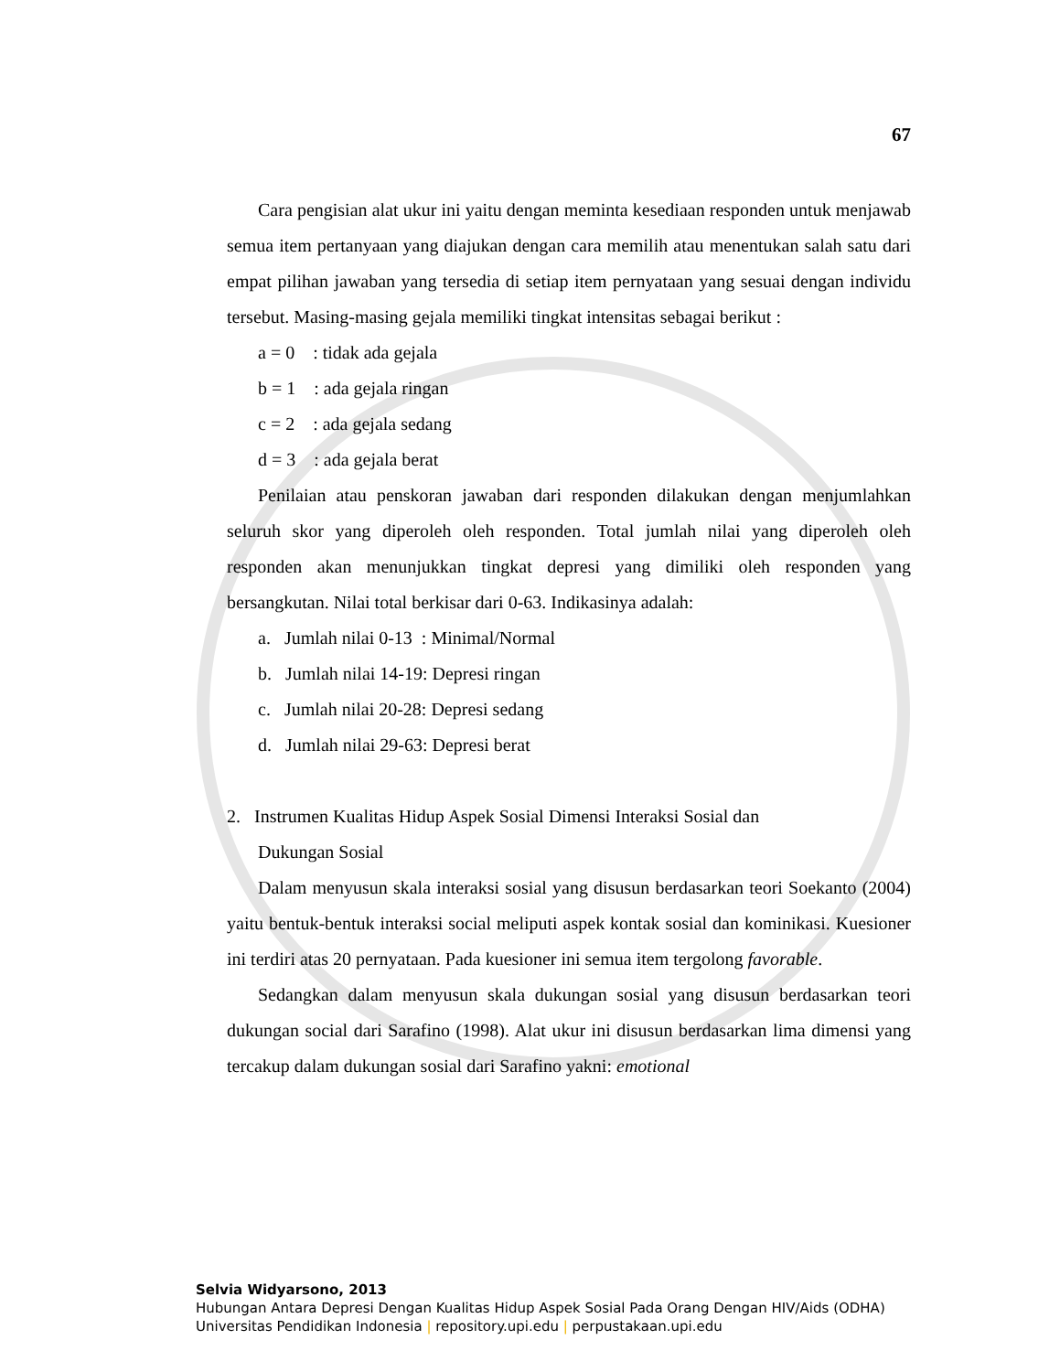67
Cara pengisian alat ukur ini yaitu dengan meminta kesediaan responden untuk menjawab semua item pertanyaan yang diajukan dengan cara memilih atau menentukan salah satu dari empat pilihan jawaban yang tersedia di setiap item pernyataan yang sesuai dengan individu tersebut. Masing-masing gejala memiliki tingkat intensitas sebagai berikut :
a = 0 : tidak ada gejala
b = 1 : ada gejala ringan
c = 2 : ada gejala sedang
d = 3 : ada gejala berat
Penilaian atau penskoran jawaban dari responden dilakukan dengan menjumlahkan seluruh skor yang diperoleh oleh responden. Total jumlah nilai yang diperoleh oleh responden akan menunjukkan tingkat depresi yang dimiliki oleh responden yang bersangkutan. Nilai total berkisar dari 0-63. Indikasinya adalah:
a. Jumlah nilai 0-13 : Minimal/Normal
b. Jumlah nilai 14-19: Depresi ringan
c. Jumlah nilai 20-28: Depresi sedang
d. Jumlah nilai 29-63: Depresi berat
2. Instrumen Kualitas Hidup Aspek Sosial Dimensi Interaksi Sosial dan
Dukungan Sosial
Dalam menyusun skala interaksi sosial yang disusun berdasarkan teori Soekanto (2004) yaitu bentuk-bentuk interaksi social meliputi aspek kontak sosial dan kominikasi. Kuesioner ini terdiri atas 20 pernyataan. Pada kuesioner ini semua item tergolong favorable.
Sedangkan dalam menyusun skala dukungan sosial yang disusun berdasarkan teori dukungan social dari Sarafino (1998). Alat ukur ini disusun berdasarkan lima dimensi yang tercakup dalam dukungan sosial dari Sarafino yakni: emotional
Selvia Widyarsono, 2013
Hubungan Antara Depresi Dengan Kualitas Hidup Aspek Sosial Pada Orang Dengan HIV/Aids (ODHA)
Universitas Pendidikan Indonesia | repository.upi.edu | perpustakaan.upi.edu